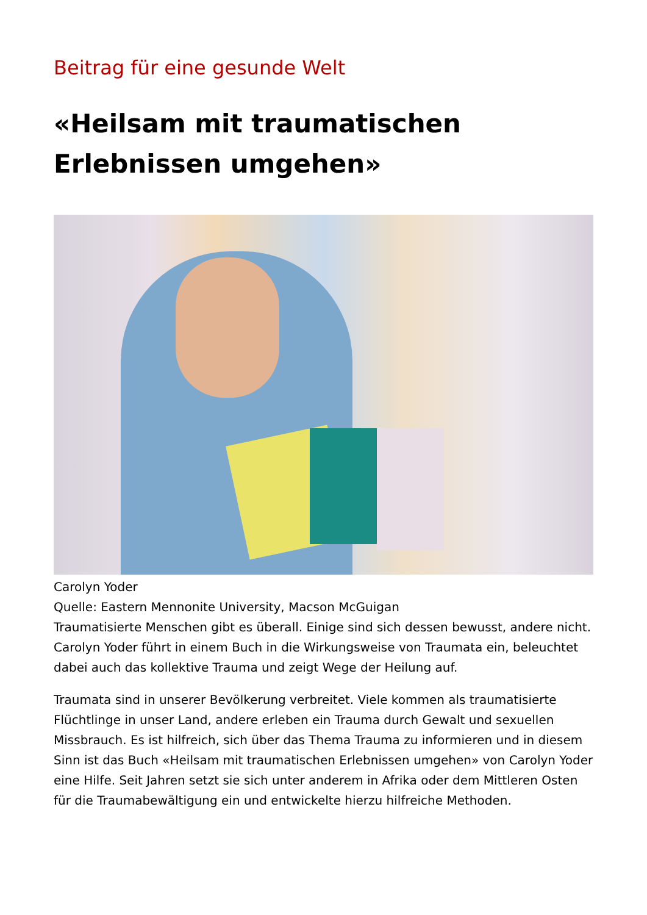Beitrag für eine gesunde Welt
«Heilsam mit traumatischen Erlebnissen umgehen»
Carolyn Yoder
Quelle: Eastern Mennonite University, Macson McGuigan
Traumatisierte Menschen gibt es überall. Einige sind sich dessen bewusst, andere nicht. Carolyn Yoder führt in einem Buch in die Wirkungsweise von Traumata ein, beleuchtet dabei auch das kollektive Trauma und zeigt Wege der Heilung auf.
Traumata sind in unserer Bevölkerung verbreitet. Viele kommen als traumatisierte Flüchtlinge in unser Land, andere erleben ein Trauma durch Gewalt und sexuellen Missbrauch. Es ist hilfreich, sich über das Thema Trauma zu informieren und in diesem Sinn ist das Buch «Heilsam mit traumatischen Erlebnissen umgehen» von Carolyn Yoder eine Hilfe. Seit Jahren setzt sie sich unter anderem in Afrika oder dem Mittleren Osten für die Traumabewältigung ein und entwickelte hierzu hilfreiche Methoden.